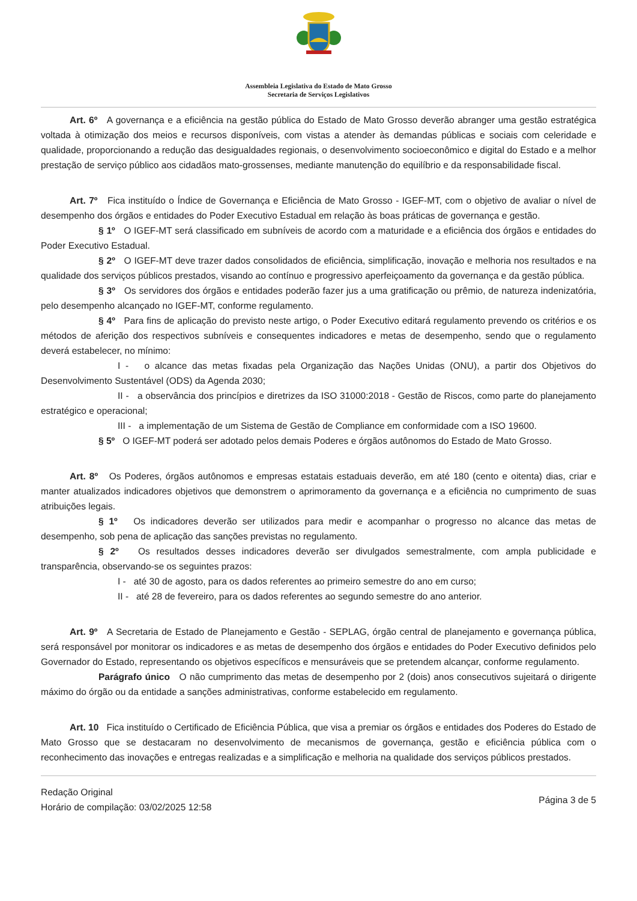Assembleia Legislativa do Estado de Mato Grosso
Secretaria de Serviços Legislativos
Art. 6º A governança e a eficiência na gestão pública do Estado de Mato Grosso deverão abranger uma gestão estratégica voltada à otimização dos meios e recursos disponíveis, com vistas a atender às demandas públicas e sociais com celeridade e qualidade, proporcionando a redução das desigualdades regionais, o desenvolvimento socioeconômico e digital do Estado e a melhor prestação de serviço público aos cidadãos mato-grossenses, mediante manutenção do equilíbrio e da responsabilidade fiscal.
Art. 7º Fica instituído o Índice de Governança e Eficiência de Mato Grosso - IGEF-MT, com o objetivo de avaliar o nível de desempenho dos órgãos e entidades do Poder Executivo Estadual em relação às boas práticas de governança e gestão.
§ 1º O IGEF-MT será classificado em subníveis de acordo com a maturidade e a eficiência dos órgãos e entidades do Poder Executivo Estadual.
§ 2º O IGEF-MT deve trazer dados consolidados de eficiência, simplificação, inovação e melhoria nos resultados e na qualidade dos serviços públicos prestados, visando ao contínuo e progressivo aperfeiçoamento da governança e da gestão pública.
§ 3º Os servidores dos órgãos e entidades poderão fazer jus a uma gratificação ou prêmio, de natureza indenizatória, pelo desempenho alcançado no IGEF-MT, conforme regulamento.
§ 4º Para fins de aplicação do previsto neste artigo, o Poder Executivo editará regulamento prevendo os critérios e os métodos de aferição dos respectivos subníveis e consequentes indicadores e metas de desempenho, sendo que o regulamento deverá estabelecer, no mínimo:
I - o alcance das metas fixadas pela Organização das Nações Unidas (ONU), a partir dos Objetivos do Desenvolvimento Sustentável (ODS) da Agenda 2030;
II - a observância dos princípios e diretrizes da ISO 31000:2018 - Gestão de Riscos, como parte do planejamento estratégico e operacional;
III - a implementação de um Sistema de Gestão de Compliance em conformidade com a ISO 19600.
§ 5º O IGEF-MT poderá ser adotado pelos demais Poderes e órgãos autônomos do Estado de Mato Grosso.
Art. 8º Os Poderes, órgãos autônomos e empresas estatais estaduais deverão, em até 180 (cento e oitenta) dias, criar e manter atualizados indicadores objetivos que demonstrem o aprimoramento da governança e a eficiência no cumprimento de suas atribuições legais.
§ 1º Os indicadores deverão ser utilizados para medir e acompanhar o progresso no alcance das metas de desempenho, sob pena de aplicação das sanções previstas no regulamento.
§ 2º Os resultados desses indicadores deverão ser divulgados semestralmente, com ampla publicidade e transparência, observando-se os seguintes prazos:
I - até 30 de agosto, para os dados referentes ao primeiro semestre do ano em curso;
II - até 28 de fevereiro, para os dados referentes ao segundo semestre do ano anterior.
Art. 9º A Secretaria de Estado de Planejamento e Gestão - SEPLAG, órgão central de planejamento e governança pública, será responsável por monitorar os indicadores e as metas de desempenho dos órgãos e entidades do Poder Executivo definidos pelo Governador do Estado, representando os objetivos específicos e mensuráveis que se pretendem alcançar, conforme regulamento.
Parágrafo único O não cumprimento das metas de desempenho por 2 (dois) anos consecutivos sujeitará o dirigente máximo do órgão ou da entidade a sanções administrativas, conforme estabelecido em regulamento.
Art. 10 Fica instituído o Certificado de Eficiência Pública, que visa a premiar os órgãos e entidades dos Poderes do Estado de Mato Grosso que se destacaram no desenvolvimento de mecanismos de governança, gestão e eficiência pública com o reconhecimento das inovações e entregas realizadas e a simplificação e melhoria na qualidade dos serviços públicos prestados.
Redação Original
Horário de compilação: 03/02/2025 12:58
Página 3 de 5